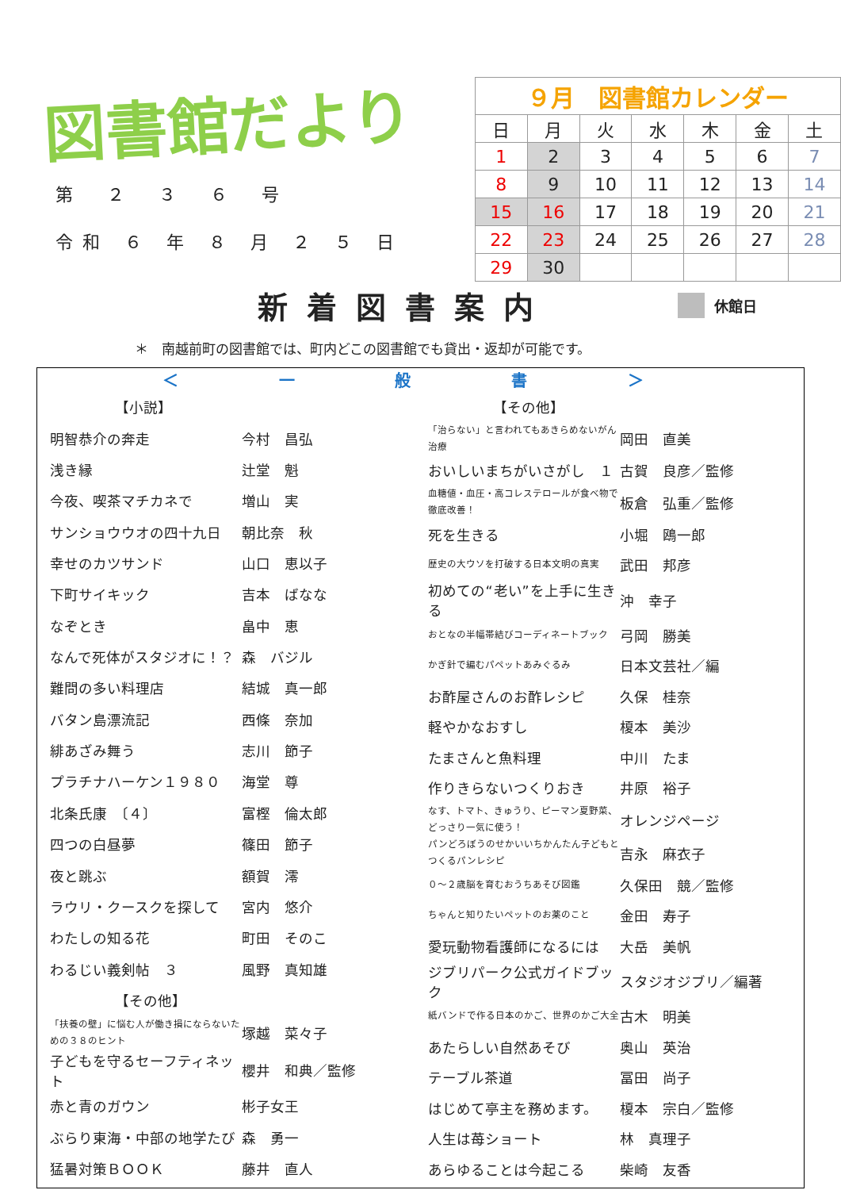図書館だより
第 ２ ３ ６ 号
令和 ６ 年 ８ 月 ２ ５ 日
| ９月 図書館カレンダー | | | | | | |
| 日 | 月 | 火 | 水 | 木 | 金 | 土 |
| 1 | 2 | 3 | 4 | 5 | 6 | 7 |
| 8 | 9 | 10 | 11 | 12 | 13 | 14 |
| 15 | 16 | 17 | 18 | 19 | 20 | 21 |
| 22 | 23 | 24 | 25 | 26 | 27 | 28 |
| 29 | 30 | | | | | |
新着図書案内
休館日
＊　南越前町の図書館では、町内どこの図書館でも貸出・返却が可能です。
＜ 一 般 書 ＞
| 【小説】 | |
| 明智恭介の奔走 | 今村 昌弘 |
| 浅き縁 | 辻堂 魁 |
| 今夜、喫茶マチカネで | 増山 実 |
| サンショウウオの四十九日 | 朝比奈 秋 |
| 幸せのカツサンド | 山口 恵以子 |
| 下町サイキック | 吉本 ばなな |
| なぞとき | 畠中 恵 |
| なんで死体がスタジオに！？ | 森 バジル |
| 難問の多い料理店 | 結城 真一郎 |
| バタン島漂流記 | 西條 奈加 |
| 緋あざみ舞う | 志川 節子 |
| プラチナハーケン１９８０ | 海堂 尊 |
| 北条氏康 〔４〕 | 富樫 倫太郎 |
| 四つの白昼夢 | 篠田 節子 |
| 夜と跳ぶ | 額賀 澪 |
| ラウリ・クースクを探して | 宮内 悠介 |
| わたしの知る花 | 町田 そのこ |
| わるじい義剣帖 ３ | 風野 真知雄 |
| 【その他】 | |
| 「扶養の壁」に悩む人が働き損にならないための３８のヒント | 塚越 菜々子 |
| 子どもを守るセーフティネット | 櫻井 和典／監修 |
| 赤と青のガウン | 彬子女王 |
| ぶらり東海・中部の地学たび | 森 勇一 |
| 猛暑対策ＢＯＯＫ | 藤井 直人 |
| 【その他】 | |
| 「治らない」と言われてもあきらめないがん治療 | 岡田 直美 |
| おいしいまちがいさがし １ | 古賀 良彦／監修 |
| 血糖値・血圧・高コレステロールが食べ物で徹底改善！ | 板倉 弘重／監修 |
| 死を生きる | 小堀 鴎一郎 |
| 歴史の大ウソを打破する日本文明の真実 | 武田 邦彦 |
| 初めての“老い”を上手に生きる | 沖 幸子 |
| おとなの半幅帯結びコーディネートブック | 弓岡 勝美 |
| かぎ針で編むパペットあみぐるみ | 日本文芸社／編 |
| お酢屋さんのお酢レシピ | 久保 桂奈 |
| 軽やかなおすし | 榎本 美沙 |
| たまさんと魚料理 | 中川 たま |
| 作りきらないつくりおき | 井原 裕子 |
| なす、トマト、きゅうり、ピーマン夏野菜、どっさり一気に使う！ | オレンジページ |
| パンどろぼうのせかいいちかんたん子どもとつくるパンレシピ | 吉永 麻衣子 |
| ０～２歳脳を育むおうちあそび図鑑 | 久保田 競／監修 |
| ちゃんと知りたいペットのお薬のこと | 金田 寿子 |
| 愛玩動物看護師になるには | 大岳 美帆 |
| ジブリパーク公式ガイドブック | スタジオジブリ／編著 |
| 紙バンドで作る日本のかご、世界のかご大全 | 古木 明美 |
| あたらしい自然あそび | 奥山 英治 |
| テーブル茶道 | 冨田 尚子 |
| はじめて亭主を務めます。 | 榎本 宗白／監修 |
| 人生は苺ショート | 林 真理子 |
| あらゆることは今起こる | 柴崎 友香 |